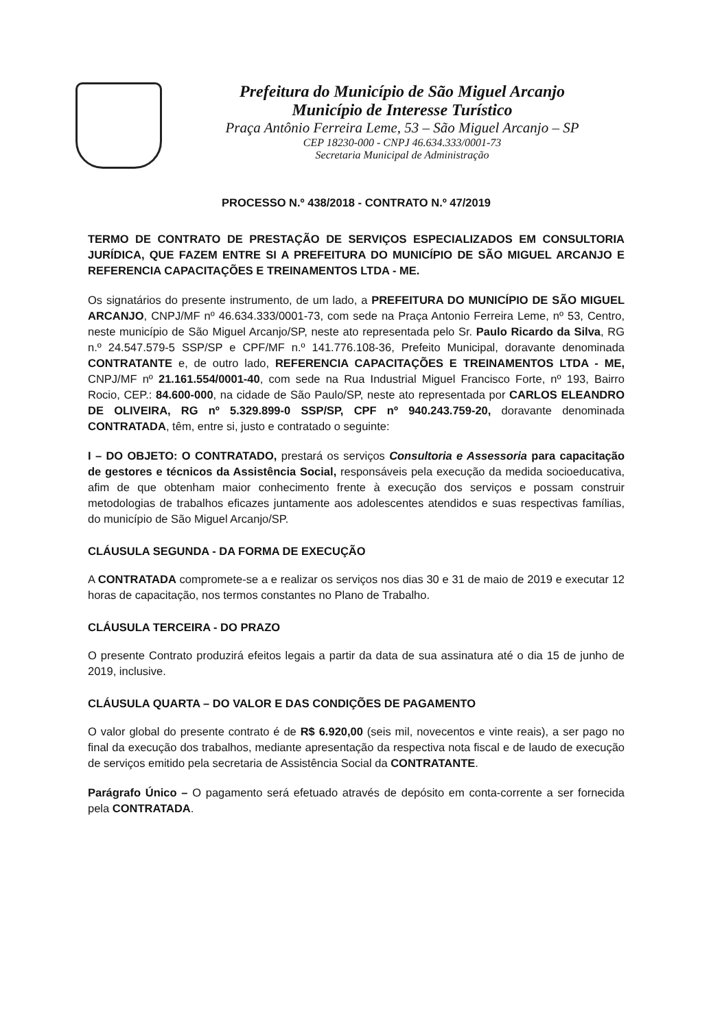Prefeitura do Município de São Miguel Arcanjo
Município de Interesse Turístico
Praça Antônio Ferreira Leme, 53 – São Miguel Arcanjo – SP
CEP 18230-000 - CNPJ 46.634.333/0001-73
Secretaria Municipal de Administração
PROCESSO N.º 438/2018 - CONTRATO N.º 47/2019
TERMO DE CONTRATO DE PRESTAÇÃO DE SERVIÇOS ESPECIALIZADOS EM CONSULTORIA JURÍDICA, QUE FAZEM ENTRE SI A PREFEITURA DO MUNICÍPIO DE SÃO MIGUEL ARCANJO E REFERENCIA CAPACITAÇÕES E TREINAMENTOS LTDA - ME.
Os signatários do presente instrumento, de um lado, a PREFEITURA DO MUNICÍPIO DE SÃO MIGUEL ARCANJO, CNPJ/MF nº 46.634.333/0001-73, com sede na Praça Antonio Ferreira Leme, nº 53, Centro, neste município de São Miguel Arcanjo/SP, neste ato representada pelo Sr. Paulo Ricardo da Silva, RG n.º 24.547.579-5 SSP/SP e CPF/MF n.º 141.776.108-36, Prefeito Municipal, doravante denominada CONTRATANTE e, de outro lado, REFERENCIA CAPACITAÇÕES E TREINAMENTOS LTDA - ME, CNPJ/MF nº 21.161.554/0001-40, com sede na Rua Industrial Miguel Francisco Forte, nº 193, Bairro Rocio, CEP.: 84.600-000, na cidade de São Paulo/SP, neste ato representada por CARLOS ELEANDRO DE OLIVEIRA, RG nº 5.329.899-0 SSP/SP, CPF nº 940.243.759-20, doravante denominada CONTRATADA, têm, entre si, justo e contratado o seguinte:
I – DO OBJETO: O CONTRATADO, prestará os serviços Consultoria e Assessoria para capacitação de gestores e técnicos da Assistência Social, responsáveis pela execução da medida socioeducativa, afim de que obtenham maior conhecimento frente à execução dos serviços e possam construir metodologias de trabalhos eficazes juntamente aos adolescentes atendidos e suas respectivas famílias, do município de São Miguel Arcanjo/SP.
CLÁUSULA SEGUNDA - DA FORMA DE EXECUÇÃO
A CONTRATADA compromete-se a e realizar os serviços nos dias 30 e 31 de maio de 2019 e executar 12 horas de capacitação, nos termos constantes no Plano de Trabalho.
CLÁUSULA TERCEIRA - DO PRAZO
O presente Contrato produzirá efeitos legais a partir da data de sua assinatura até o dia 15 de junho de 2019, inclusive.
CLÁUSULA QUARTA – DO VALOR E DAS CONDIÇÕES DE PAGAMENTO
O valor global do presente contrato é de R$ 6.920,00 (seis mil, novecentos e vinte reais), a ser pago no final da execução dos trabalhos, mediante apresentação da respectiva nota fiscal e de laudo de execução de serviços emitido pela secretaria de Assistência Social da CONTRATANTE.
Parágrafo Único – O pagamento será efetuado através de depósito em conta-corrente a ser fornecida pela CONTRATADA.